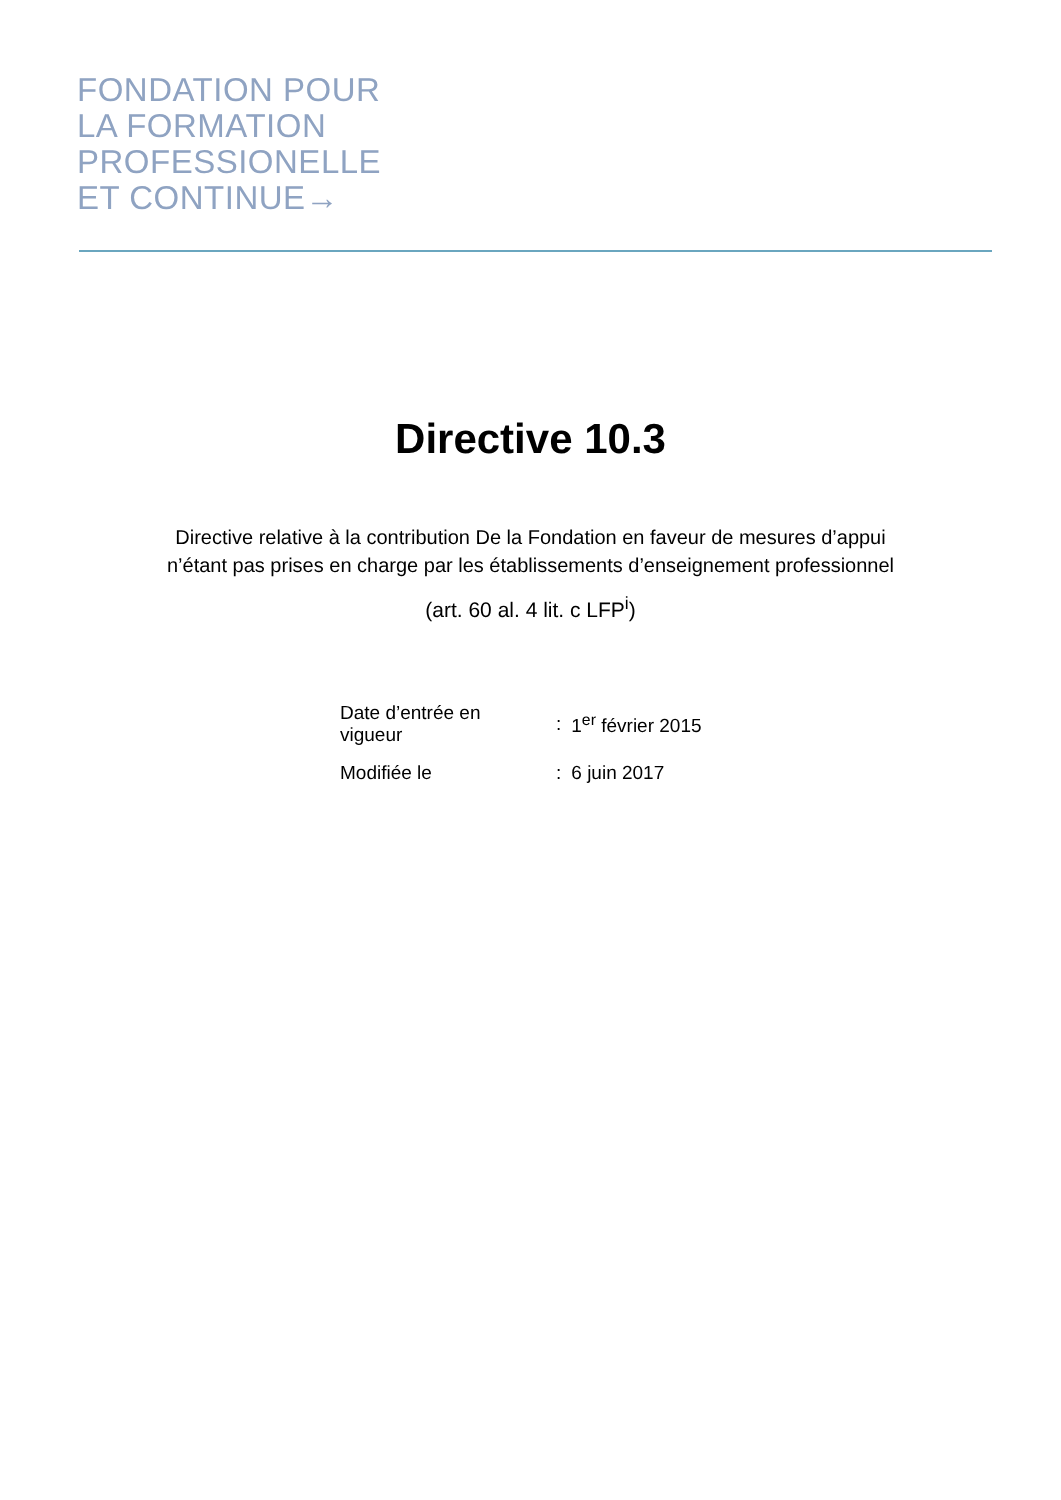FONDATION POUR
LA FORMATION
PROFESSIONELLE
ET CONTINUE→
Directive 10.3
Directive relative à la contribution De la Fondation en faveur de mesures d’appui
n’étant pas prises en charge par les établissements d’enseignement professionnel
(art. 60 al. 4 lit. c LFP<sup>i</sup>)
| Date d’entrée en vigueur | : | 1<sup>er</sup> février 2015 |
| Modifiée le | : | 6 juin 2017 |